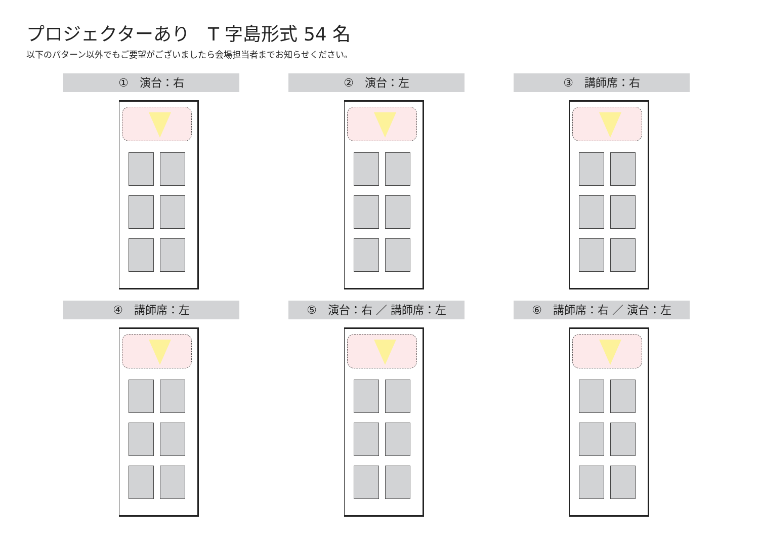プロジェクターあり　T 字島形式 54 名
以下のパターン以外でもご要望がございましたら会場担当者までお知らせください。
①　演台：右
②　演台：左
③　講師席：右
④　講師席：左
⑤　演台：右 ／ 講師席：左
⑥　講師席：右 ／ 演台：左